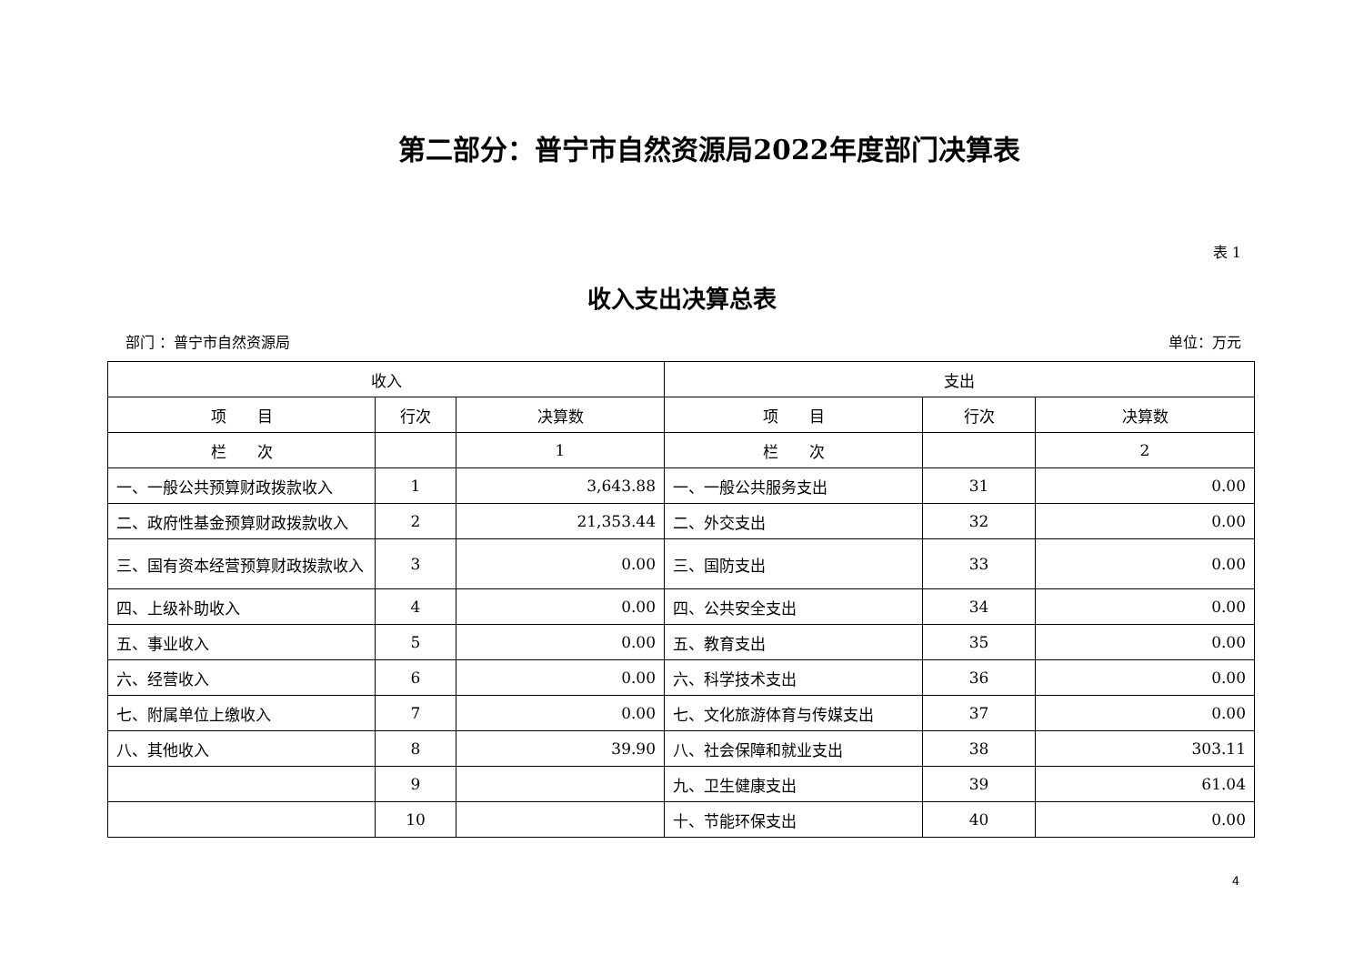第二部分：普宁市自然资源局2022年度部门决算表
表 1
收入支出决算总表
部门 ：普宁市自然资源局 单位：万元
| 收入 | | | 支出 | | |
| --- | --- | --- | --- | --- | --- |
| 项 目 | 行次 | 决算数 | 项 目 | 行次 | 决算数 |
| 栏 次 | | 1 | 栏 次 | | 2 |
| 一、一般公共预算财政拨款收入 | 1 | 3,643.88 | 一、一般公共服务支出 | 31 | 0.00 |
| 二、政府性基金预算财政拨款收入 | 2 | 21,353.44 | 二、外交支出 | 32 | 0.00 |
| 三、国有资本经营预算财政拨款收入 | 3 | 0.00 | 三、国防支出 | 33 | 0.00 |
| 四、上级补助收入 | 4 | 0.00 | 四、公共安全支出 | 34 | 0.00 |
| 五、事业收入 | 5 | 0.00 | 五、教育支出 | 35 | 0.00 |
| 六、经营收入 | 6 | 0.00 | 六、科学技术支出 | 36 | 0.00 |
| 七、附属单位上缴收入 | 7 | 0.00 | 七、文化旅游体育与传媒支出 | 37 | 0.00 |
| 八、其他收入 | 8 | 39.90 | 八、社会保障和就业支出 | 38 | 303.11 |
| | 9 | | 九、卫生健康支出 | 39 | 61.04 |
| | 10 | | 十、节能环保支出 | 40 | 0.00 |
4